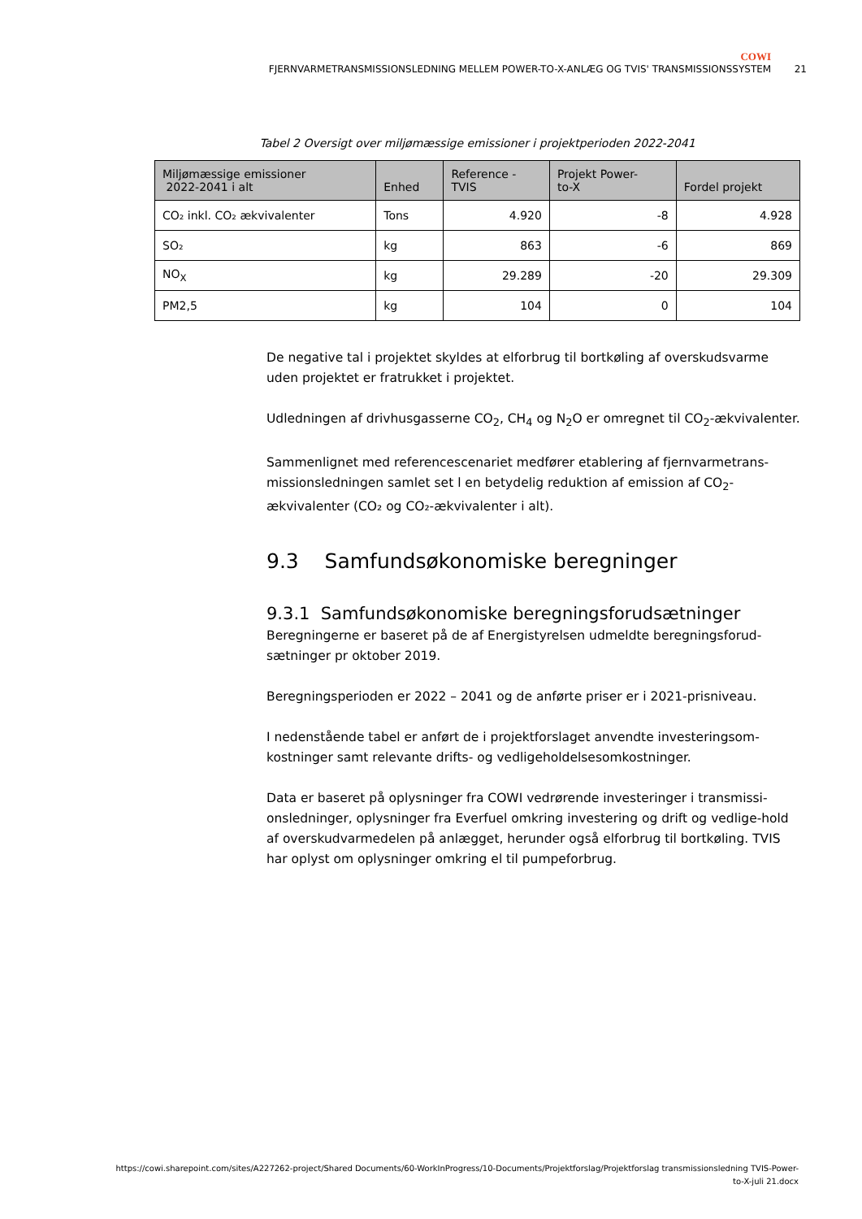COWI
FJERNVARMETRANSMISSIONSLEDNING MELLEM POWER-TO-X-ANLÆG OG TVIS' TRANSMISSIONSSYSTEM 21
Tabel 2 Oversigt over miljømæssige emissioner i projektperioden 2022-2041
| Miljømæssige emissioner 2022-2041 i alt | Enhed | Reference - TVIS | Projekt Power- to-X | Fordel projekt |
| --- | --- | --- | --- | --- |
| CO₂ inkl. CO₂ ækvivalenter | Tons | 4.920 | -8 | 4.928 |
| SO₂ | kg | 863 | -6 | 869 |
| NO<sub>X</sub> | kg | 29.289 | -20 | 29.309 |
| PM2,5 | kg | 104 | 0 | 104 |
De negative tal i projektet skyldes at elforbrug til bortkøling af overskudsvarme uden projektet er fratrukket i projektet.
Udledningen af drivhusgasserne CO<sub>2</sub>, CH<sub>4</sub> og N<sub>2</sub>O er omregnet til CO<sub>2</sub>-ækvivalenter.
Sammenlignet med referencescenariet medfører etablering af fjernvarmetrans-missionsledningen samlet set l en betydelig reduktion af emission af CO<sub>2</sub>-ækvivalenter (CO₂ og CO₂-ækvivalenter i alt).
9.3 Samfundsøkonomiske beregninger
9.3.1 Samfundsøkonomiske beregningsforudsætninger
Beregningerne er baseret på de af Energistyrelsen udmeldte beregningsforud-sætninger pr oktober 2019.
Beregningsperioden er 2022 – 2041 og de anførte priser er i 2021-prisniveau.
I nedenstående tabel er anført de i projektforslaget anvendte investeringsom-kostninger samt relevante drifts- og vedligeholdelsesomkostninger.
Data er baseret på oplysninger fra COWI vedrørende investeringer i transmissi-onsledninger, oplysninger fra Everfuel omkring investering og drift og vedlige-hold af overskudvarmedelen på anlægget, herunder også elforbrug til bortkøling. TVIS har oplyst om oplysninger omkring el til pumpeforbrug.
https://cowi.sharepoint.com/sites/A227262-project/Shared Documents/60-WorkInProgress/10-Documents/Projektforslag/Projektforslag transmissionsledning TVIS-Power-
to-X-juli 21.docx